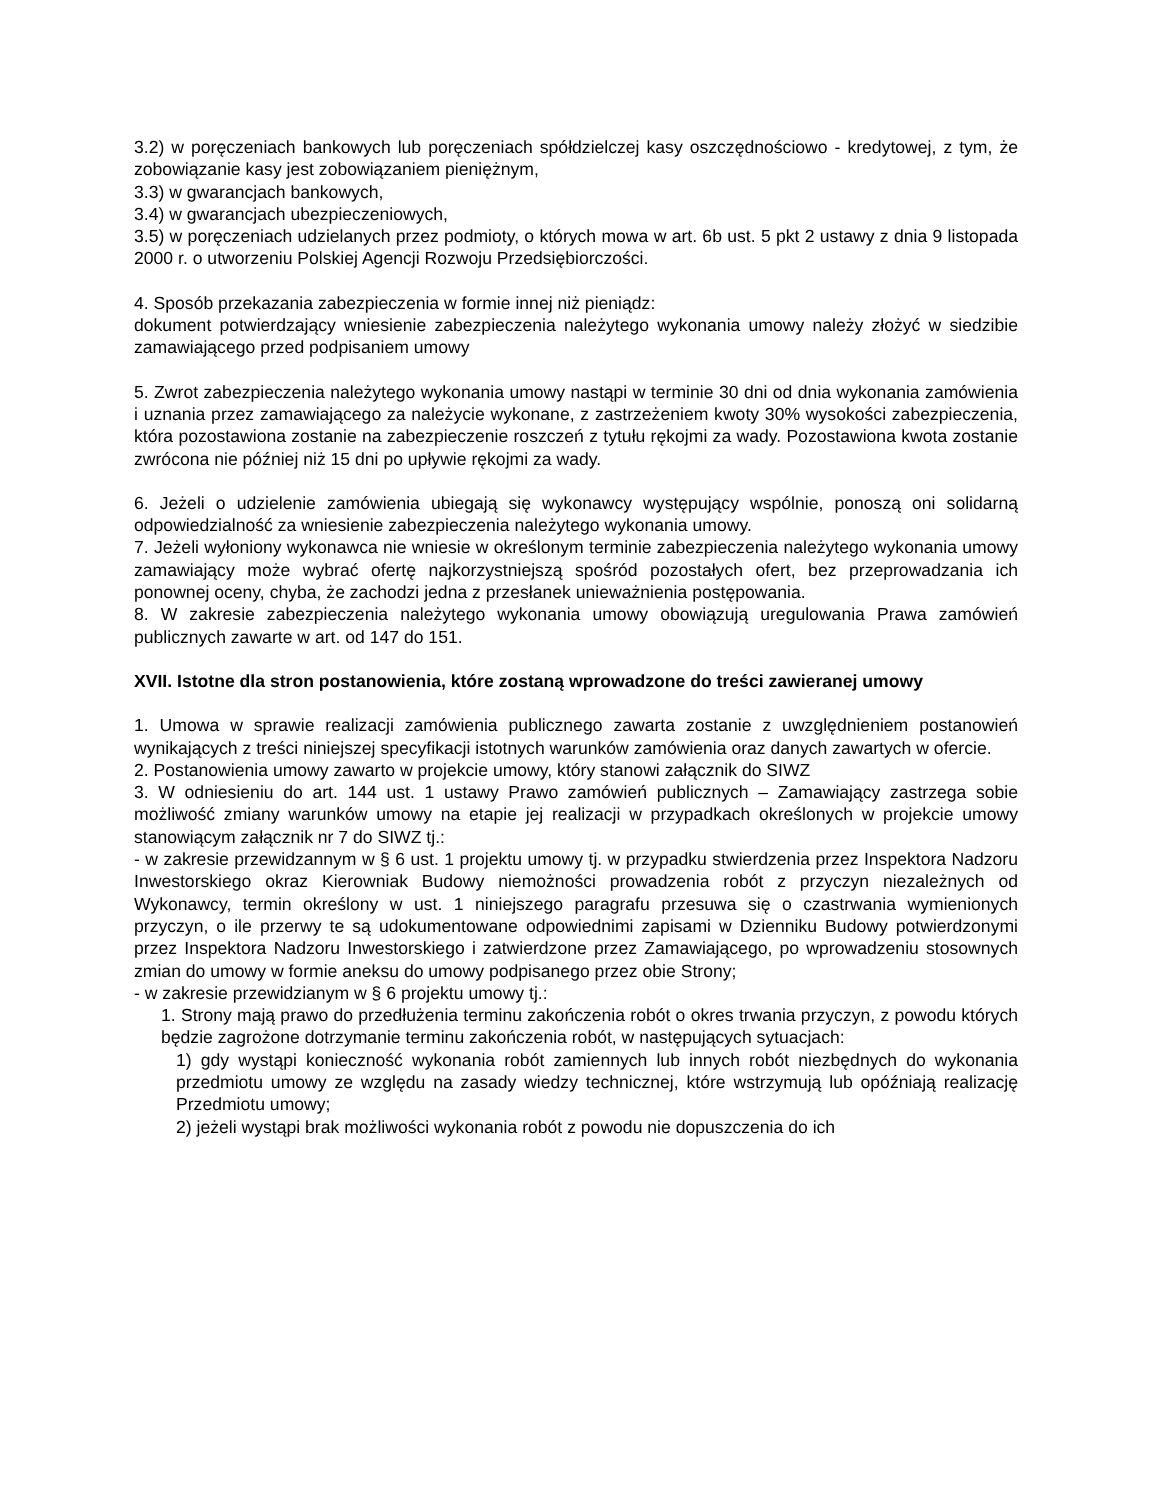3.2) w poręczeniach bankowych lub poręczeniach spółdzielczej kasy oszczędnościowo - kredytowej, z tym, że zobowiązanie kasy jest zobowiązaniem pieniężnym,
3.3) w gwarancjach bankowych,
3.4) w gwarancjach ubezpieczeniowych,
3.5) w poręczeniach udzielanych przez podmioty, o których mowa w art. 6b ust. 5 pkt 2 ustawy z dnia 9 listopada 2000 r. o utworzeniu Polskiej Agencji Rozwoju Przedsiębiorczości.
4. Sposób przekazania zabezpieczenia w formie innej niż pieniądz:
dokument potwierdzający wniesienie zabezpieczenia należytego wykonania umowy należy złożyć w siedzibie zamawiającego przed podpisaniem umowy
5. Zwrot zabezpieczenia należytego wykonania umowy nastąpi w terminie 30 dni od dnia wykonania zamówienia i uznania przez zamawiającego za należycie wykonane, z zastrzeżeniem kwoty 30% wysokości zabezpieczenia, która pozostawiona zostanie na zabezpieczenie roszczeń z tytułu rękojmi za wady. Pozostawiona kwota zostanie zwrócona nie później niż 15 dni po upływie rękojmi za wady.
6. Jeżeli o udzielenie zamówienia ubiegają się wykonawcy występujący wspólnie, ponoszą oni solidarną odpowiedzialność za wniesienie zabezpieczenia należytego wykonania umowy.
7. Jeżeli wyłoniony wykonawca nie wniesie w określonym terminie zabezpieczenia należytego wykonania umowy zamawiający może wybrać ofertę najkorzystniejszą spośród pozostałych ofert, bez przeprowadzania ich ponownej oceny, chyba, że zachodzi jedna z przesłanek unieważnienia postępowania.
8. W zakresie zabezpieczenia należytego wykonania umowy obowiązują uregulowania Prawa zamówień publicznych zawarte w art. od 147 do 151.
XVII. Istotne dla stron postanowienia, które zostaną wprowadzone do treści zawieranej umowy
1. Umowa w sprawie realizacji zamówienia publicznego zawarta zostanie z uwzględnieniem postanowień wynikających z treści niniejszej specyfikacji istotnych warunków zamówienia oraz danych zawartych w ofercie.
2. Postanowienia umowy zawarto w projekcie umowy, który stanowi załącznik do SIWZ
3. W odniesieniu do art. 144 ust. 1 ustawy Prawo zamówień publicznych – Zamawiający zastrzega sobie możliwość zmiany warunków umowy na etapie jej realizacji w przypadkach określonych w projekcie umowy stanowiącym załącznik nr 7 do SIWZ tj.:
- w zakresie przewidzannym w § 6 ust. 1 projektu umowy tj. w przypadku stwierdzenia przez Inspektora Nadzoru Inwestorskiego okraz Kierowniak Budowy niemożności prowadzenia robót z przyczyn niezależnych od Wykonawcy, termin określony w ust. 1 niniejszego paragrafu przesuwa się o czastrwania wymienionych przyczyn, o ile przerwy te są udokumentowane odpowiednimi zapisami w Dzienniku Budowy potwierdzonymi przez Inspektora Nadzoru Inwestorskiego i zatwierdzone przez Zamawiającego, po wprowadzeniu stosownych zmian do umowy w formie aneksu do umowy podpisanego przez obie Strony;
- w zakresie przewidzianym w § 6 projektu umowy tj.:
1. Strony mają prawo do przedłużenia terminu zakończenia robót o okres trwania przyczyn, z powodu których będzie zagrożone dotrzymanie terminu zakończenia robót, w następujących sytuacjach:
1) gdy wystąpi konieczność wykonania robót zamiennych lub innych robót niezbędnych do wykonania przedmiotu umowy ze względu na zasady wiedzy technicznej, które wstrzymują lub opóźniają realizację Przedmiotu umowy;
2) jeżeli wystąpi brak możliwości wykonania robót z powodu nie dopuszczenia do ich